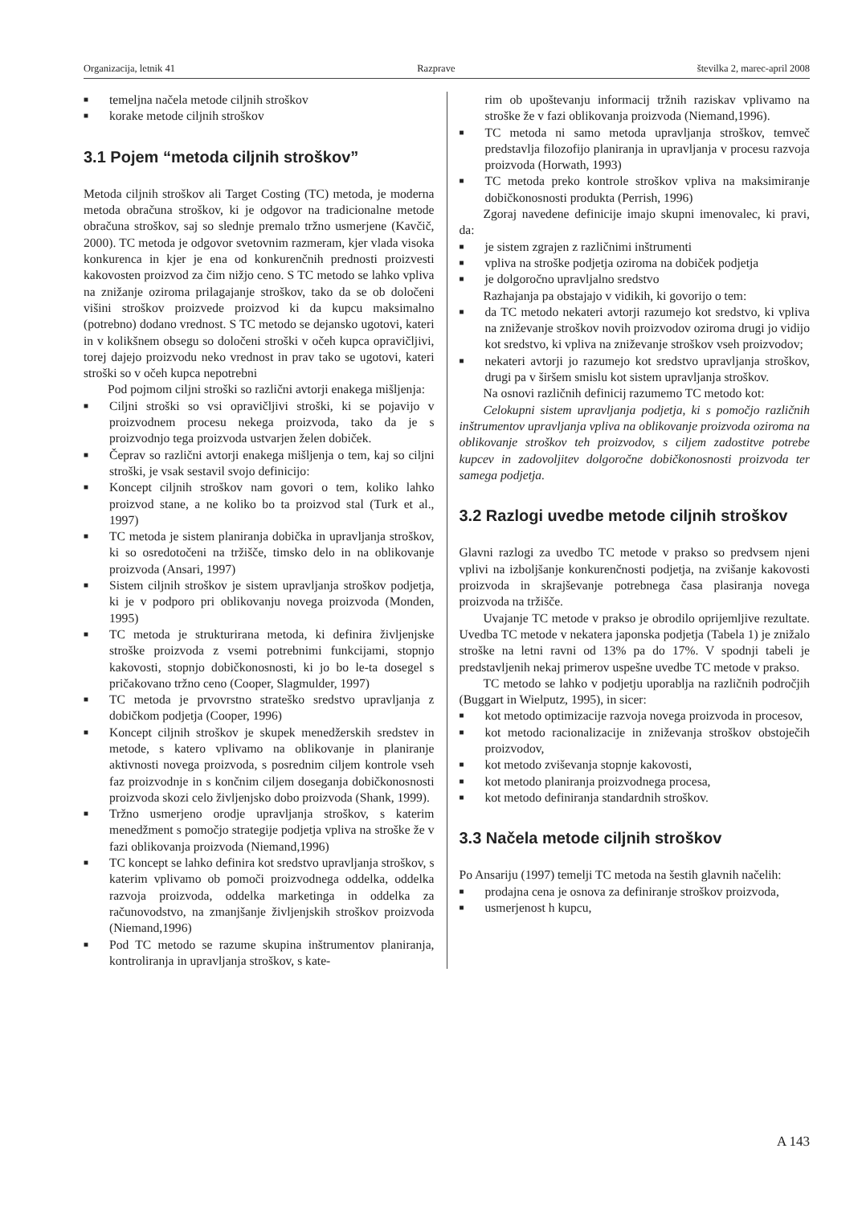Organizacija, letnik 41 Razprave številka 2, marec-april 2008
■ temeljna načela metode ciljnih stroškov
■ korake metode ciljnih stroškov
3.1 Pojem “metoda ciljnih stroškov”
Metoda ciljnih stroškov ali Target Costing (TC) metoda, je moderna metoda obračuna stroškov, ki je odgovor na tradicionalne metode obračuna stroškov, saj so slednje premalo tržno usmerjene (Kavčič, 2000). TC metoda je odgovor svetovnim razmeram, kjer vlada visoka konkurenca in kjer je ena od konkurenčnih prednosti proizvesti kakovosten proizvod za čim nižjo ceno. S TC metodo se lahko vpliva na znižanje oziroma prilagajanje stroškov, tako da se ob določeni višini stroškov proizvede proizvod ki da kupcu maksimalno (potrebno) dodano vrednost. S TC metodo se dejansko ugotovi, kateri in v kolikšnem obsegu so določeni stroški v očeh kupca opravičljivi, torej dajejo proizvodu neko vrednost in prav tako se ugotovi, kateri stroški so v očeh kupca nepotrebni
Pod pojmom ciljni stroški so različni avtorji enakega mišljenja:
■ Ciljni stroški so vsi opravičljivi stroški, ki se pojavijo v proizvodnem procesu nekega proizvoda, tako da je s proizvodnjo tega proizvoda ustvarjen želen dobiček.
■ Čeprav so različni avtorji enakega mišljenja o tem, kaj so ciljni stroški, je vsak sestavil svojo definicijo:
■ Koncept ciljnih stroškov nam govori o tem, koliko lahko proizvod stane, a ne koliko bo ta proizvod stal (Turk et al., 1997)
■ TC metoda je sistem planiranja dobička in upravljanja stroškov, ki so osredotočeni na tržišče, timsko delo in na oblikovanje proizvoda (Ansari, 1997)
■ Sistem ciljnih stroškov je sistem upravljanja stroškov podjetja, ki je v podporo pri oblikovanju novega proizvoda (Monden, 1995)
■ TC metoda je strukturirana metoda, ki definira življenjske stroške proizvoda z vsemi potrebnimi funkcijami, stopnjo kakovosti, stopnjo dobičkonosnosti, ki jo bo le-ta dosegel s pričakovano tržno ceno (Cooper, Slagmulder, 1997)
■ TC metoda je prvovrstno strateško sredstvo upravljanja z dobičkom podjetja (Cooper, 1996)
■ Koncept ciljnih stroškov je skupek menedžerskih sredstev in metode, s katero vplivamo na oblikovanje in planiranje aktivnosti novega proizvoda, s posrednim ciljem kontrole vseh faz proizvodnje in s končnim ciljem doseganja dobičkonosnosti proizvoda skozi celo življenjsko dobo proizvoda (Shank, 1999).
■ Tržno usmerjeno orodje upravljanja stroškov, s katerim menedžment s pomočjo strategije podjetja vpliva na stroške že v fazi oblikovanja proizvoda (Niemand,1996)
■ TC koncept se lahko definira kot sredstvo upravljanja stroškov, s katerim vplivamo ob pomoči proizvodnega oddelka, oddelka razvoja proizvoda, oddelka marketinga in oddelka za računovodstvo, na zmanjšanje življenjskih stroškov proizvoda (Niemand,1996)
■ Pod TC metodo se razume skupina inštrumentov planiranja, kontroliranja in upravljanja stroškov, s kate-
rim ob upoštevanju informacij tržnih raziskav vplivamo na stroške že v fazi oblikovanja proizvoda (Niemand,1996).
■ TC metoda ni samo metoda upravljanja stroškov, temveč predstavlja filozofijo planiranja in upravljanja v procesu razvoja proizvoda (Horwath, 1993)
■ TC metoda preko kontrole stroškov vpliva na maksimiranje dobičkonosnosti produkta (Perrish, 1996)
Zgoraj navedene definicije imajo skupni imenovalec, ki pravi, da:
■ je sistem zgrajen z različnimi inštrumenti
■ vpliva na stroške podjetja oziroma na dobiček podjetja
■ je dolgoročno upravljalno sredstvo
Razhajanja pa obstajajo v vidikih, ki govorijo o tem:
■ da TC metodo nekateri avtorji razumejo kot sredstvo, ki vpliva na zniževanje stroškov novih proizvodov oziroma drugi jo vidijo kot sredstvo, ki vpliva na zniževanje stroškov vseh proizvodov;
■ nekateri avtorji jo razumejo kot sredstvo upravljanja stroškov, drugi pa v širšem smislu kot sistem upravljanja stroškov.
Na osnovi različnih definicij razumemo TC metodo kot:
Celokupni sistem upravljanja podjetja, ki s pomočjo različnih inštrumentov upravljanja vpliva na oblikovanje proizvoda oziroma na oblikovanje stroškov teh proizvodov, s ciljem zadostitve potrebe kupcev in zadovoljitev dolgoročne dobičkonosnosti proizvoda ter samega podjetja.
3.2 Razlogi uvedbe metode ciljnih stroškov
Glavni razlogi za uvedbo TC metode v prakso so predvsem njeni vplivi na izboljšanje konkurenčnosti podjetja, na zvišanje kakovosti proizvoda in skrajševanje potrebnega časa plasiranja novega proizvoda na tržišče.
Uvajanje TC metode v prakso je obrodilo oprijemljive rezultate. Uvedba TC metode v nekatera japonska podjetja (Tabela 1) je znižalo stroške na letni ravni od 13% pa do 17%. V spodnji tabeli je predstavljenih nekaj primerov uspešne uvedbe TC metode v prakso.
TC metodo se lahko v podjetju uporablja na različnih področjih (Buggart in Wielputz, 1995), in sicer:
■ kot metodo optimizacije razvoja novega proizvoda in procesov,
■ kot metodo racionalizacije in zniževanja stroškov obstoječih proizvodov,
■ kot metodo zviševanja stopnje kakovosti,
■ kot metodo planiranja proizvodnega procesa,
■ kot metodo definiranja standardnih stroškov.
3.3 Načela metode ciljnih stroškov
Po Ansariju (1997) temelji TC metoda na šestih glavnih načelih:
■ prodajna cena je osnova za definiranje stroškov proizvoda,
■ usmerjenost h kupcu,
A 143